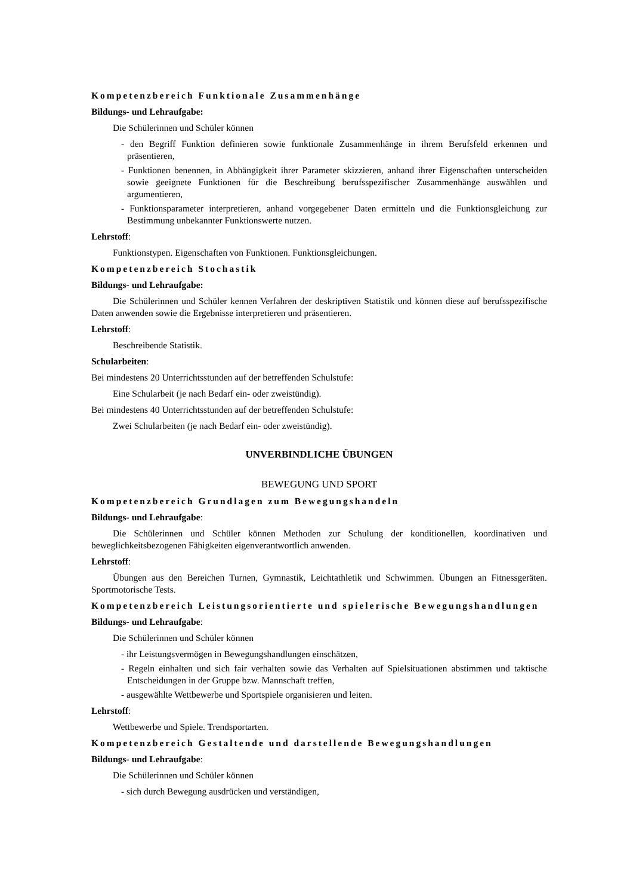Kompetenzbereich Funktionale Zusammenhänge
Bildungs- und Lehraufgabe:
Die Schülerinnen und Schüler können
- den Begriff Funktion definieren sowie funktionale Zusammenhänge in ihrem Berufsfeld erkennen und präsentieren,
- Funktionen benennen, in Abhängigkeit ihrer Parameter skizzieren, anhand ihrer Eigenschaften unterscheiden sowie geeignete Funktionen für die Beschreibung berufsspezifischer Zusammenhänge auswählen und argumentieren,
- Funktionsparameter interpretieren, anhand vorgegebener Daten ermitteln und die Funktionsgleichung zur Bestimmung unbekannter Funktionswerte nutzen.
Lehrstoff:
Funktionstypen. Eigenschaften von Funktionen. Funktionsgleichungen.
Kompetenzbereich Stochastik
Bildungs- und Lehraufgabe:
Die Schülerinnen und Schüler kennen Verfahren der deskriptiven Statistik und können diese auf berufsspezifische Daten anwenden sowie die Ergebnisse interpretieren und präsentieren.
Lehrstoff:
Beschreibende Statistik.
Schularbeiten:
Bei mindestens 20 Unterrichtsstunden auf der betreffenden Schulstufe:
Eine Schularbeit (je nach Bedarf ein- oder zweistündig).
Bei mindestens 40 Unterrichtsstunden auf der betreffenden Schulstufe:
Zwei Schularbeiten (je nach Bedarf ein- oder zweistündig).
UNVERBINDLICHE ÜBUNGEN
BEWEGUNG UND SPORT
Kompetenzbereich Grundlagen zum Bewegungshandeln
Bildungs- und Lehraufgabe:
Die Schülerinnen und Schüler können Methoden zur Schulung der konditionellen, koordinativen und beweglichkeitsbezogenen Fähigkeiten eigenverantwortlich anwenden.
Lehrstoff:
Übungen aus den Bereichen Turnen, Gymnastik, Leichtathletik und Schwimmen. Übungen an Fitnessgeräten. Sportmotorische Tests.
Kompetenzbereich Leistungsorientierte und spielerische Bewegungshandlungen
Bildungs- und Lehraufgabe:
Die Schülerinnen und Schüler können
- ihr Leistungsvermögen in Bewegungshandlungen einschätzen,
- Regeln einhalten und sich fair verhalten sowie das Verhalten auf Spielsituationen abstimmen und taktische Entscheidungen in der Gruppe bzw. Mannschaft treffen,
- ausgewählte Wettbewerbe und Sportspiele organisieren und leiten.
Lehrstoff:
Wettbewerbe und Spiele. Trendsportarten.
Kompetenzbereich Gestaltende und darstellende Bewegungshandlungen
Bildungs- und Lehraufgabe:
Die Schülerinnen und Schüler können
- sich durch Bewegung ausdrücken und verständigen,